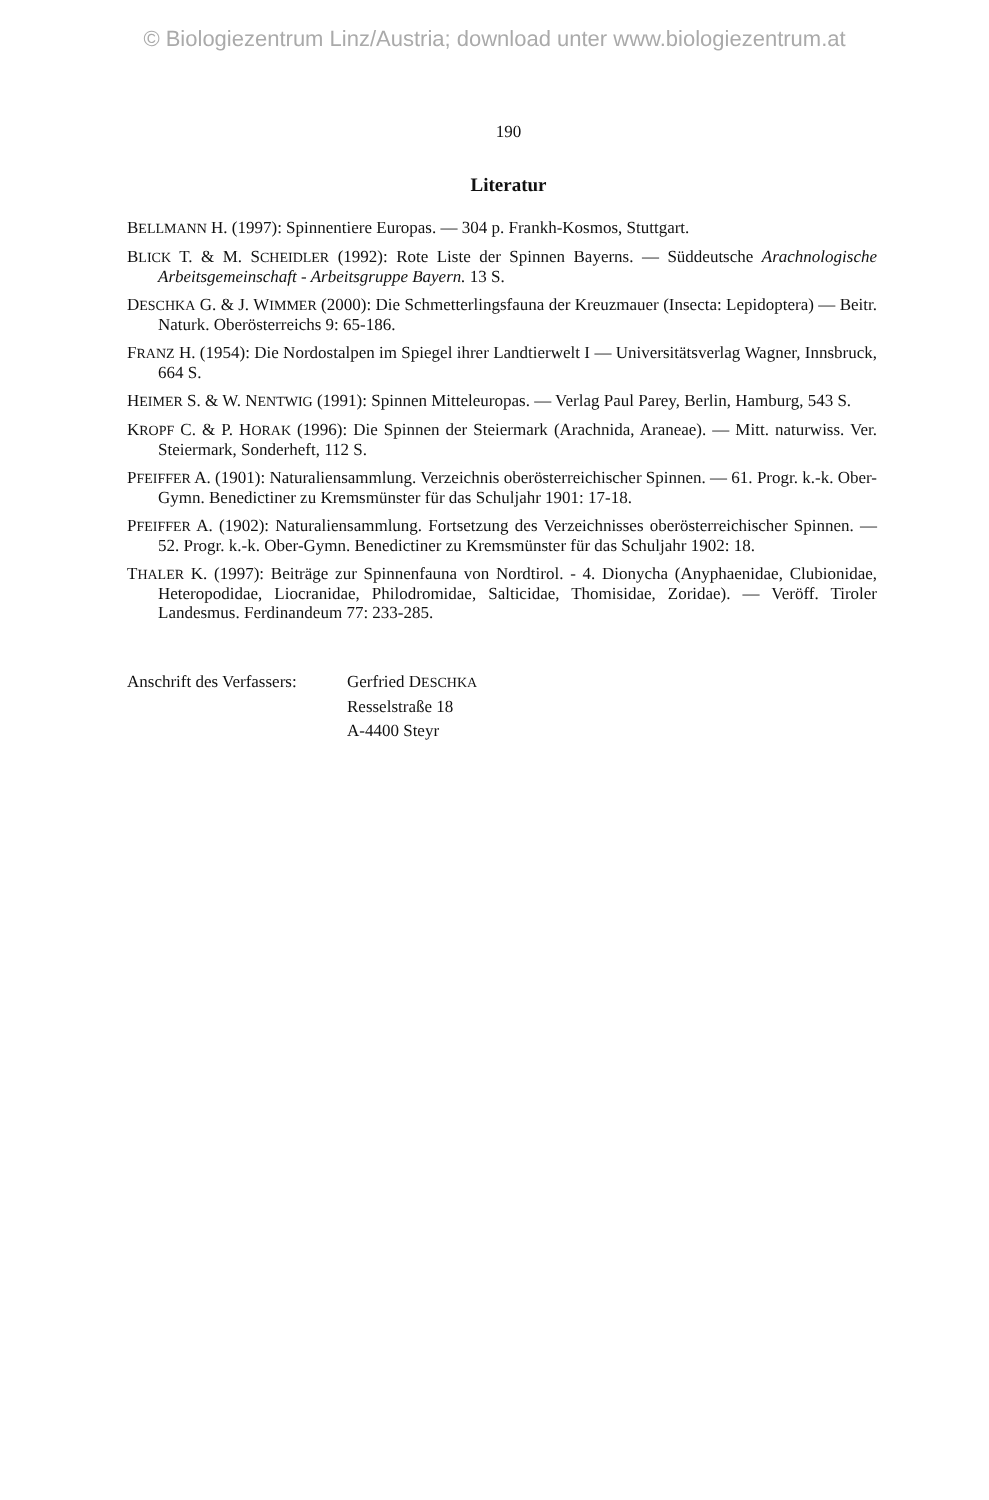© Biologiezentrum Linz/Austria; download unter www.biologiezentrum.at
190
Literatur
BELLMANN H. (1997): Spinnentiere Europas. — 304 p. Frankh-Kosmos, Stuttgart.
BLICK T. & M. SCHEIDLER (1992): Rote Liste der Spinnen Bayerns. — Süddeutsche Arachnologische Arbeitsgemeinschaft - Arbeitsgruppe Bayern. 13 S.
DESCHKA G. & J. WIMMER (2000): Die Schmetterlingsfauna der Kreuzmauer (Insecta: Lepidoptera) — Beitr. Naturk. Oberösterreichs 9: 65-186.
FRANZ H. (1954): Die Nordostalpen im Spiegel ihrer Landtierwelt I — Universitätsverlag Wagner, Innsbruck, 664 S.
HEIMER S. & W. NENTWIG (1991): Spinnen Mitteleuropas. — Verlag Paul Parey, Berlin, Hamburg, 543 S.
KROPF C. & P. HORAK (1996): Die Spinnen der Steiermark (Arachnida, Araneae). — Mitt. naturwiss. Ver. Steiermark, Sonderheft, 112 S.
PFEIFFER A. (1901): Naturaliensammlung. Verzeichnis oberösterreichischer Spinnen. — 61. Progr. k.-k. Ober-Gymn. Benedictiner zu Kremsmünster für das Schuljahr 1901: 17-18.
PFEIFFER A. (1902): Naturaliensammlung. Fortsetzung des Verzeichnisses oberösterreichischer Spinnen. — 52. Progr. k.-k. Ober-Gymn. Benedictiner zu Kremsmünster für das Schuljahr 1902: 18.
THALER K. (1997): Beiträge zur Spinnenfauna von Nordtirol. - 4. Dionycha (Anyphaenidae, Clubionidae, Heteropodidae, Liocranidae, Philodromidae, Salticidae, Thomisidae, Zoridae). — Veröff. Tiroler Landesmus. Ferdinandeum 77: 233-285.
Anschrift des Verfassers:
Gerfried DESCHKA
Resselstraße 18
A-4400 Steyr